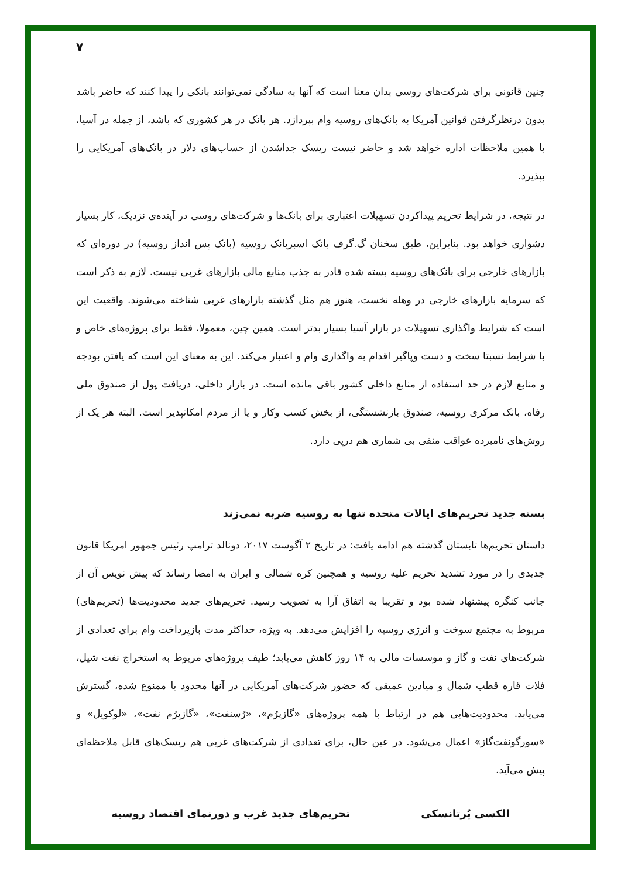۷
چنین قانونی برای شرکت‌های روسی بدان معنا است که آنها به سادگی نمی‌توانند بانکی را پیدا کنند که حاضر باشد بدون درنظرگرفتن قوانین آمریکا به بانک‌های روسیه وام بپردازد. هر بانک در هر کشوری که باشد، از جمله در آسیا، با همین ملاحظات اداره خواهد شد و حاضر نیست ریسک جداشدن از حساب‌های دلار در بانک‌های آمریکایی را بپذیرد.
در نتیجه، در شرایط تحریم پیداکردن تسهیلات اعتباری برای بانک‌ها و شرکت‌های روسی در آینده‌ی نزدیک، کار بسیار دشواری خواهد بود. بنابراین، طبق سخنان گ.گرف بانک اسبربانک روسیه (بانک پس انداز روسیه) در دوره‌ای که بازارهای خارجی برای بانک‌های روسیه بسته شده قادر به جذب منابع مالی بازارهای غربی نیست. لازم به ذکر است که سرمایه بازارهای خارجی در وهله نخست، هنوز هم مثل گذشته بازارهای غربی شناخته می‌شوند. واقعیت این است که شرایط واگذاری تسهیلات در بازار آسیا بسیار بدتر است. همین چین، معمولا، فقط برای پروژه‌های خاص و با شرایط نسبتا سخت و دست وپاگیر اقدام به واگذاری وام و اعتبار می‌کند. این به معنای این است که یافتن بودجه و منابع لازم در حد استفاده از منابع داخلی کشور باقی مانده است. در بازار داخلی، دریافت پول از صندوق ملی رفاه، بانک مرکزی روسیه، صندوق بازنشستگی، از بخش کسب وکار و یا از مردم امکانپذیر است. البته هر یک از روش‌های نامبرده عواقب منفی بی شماری هم درپی دارد.
بسته جدید تحریم‌های ایالات متحده تنها به روسیه ضربه نمی‌زند
داستان تحریم‌ها تابستان گذشته هم ادامه یافت: در تاریخ ۲ آگوست ۲۰۱۷، دونالد ترامپ رئیس جمهور امریکا قانون جدیدی را در مورد تشدید تحریم علیه روسیه و همچنین کره شمالی و ایران به امضا رساند که پیش نویس آن از جانب کنگره پیشنهاد شده بود و تقریبا به اتفاق آرا به تصویب رسید. تحریم‌های جدید محدودیت‌ها (تحریم‌های) مربوط به مجتمع سوخت و انرژی روسیه را افزایش می‌دهد. به ویژه، حداکثر مدت بازپرداخت وام برای تعدادی از شرکت‌های نفت و گاز و موسسات مالی به ۱۴ روز کاهش می‌یابد؛ طیف پروژه‌های مربوط به استخراج نفت شیل، فلات قاره قطب شمال و میادین عمیقی که حضور شرکت‌های آمریکایی در آنها محدود یا ممنوع شده، گسترش می‌یابد. محدودیت‌هایی هم در ارتباط با همه پروژه‌های «گازپرُم»، «رُسنفت»، «گازپرُم نفت»، «لوکویل» و «سورگونفت‌گاز» اعمال می‌شود. در عین حال، برای تعدادی از شرکت‌های غربی هم ریسک‌های قابل ملاحظه‌ای پیش می‌آید.
الکسی پُرتانسکی تحریم‌های جدید غرب و دورنمای اقتصاد روسیه